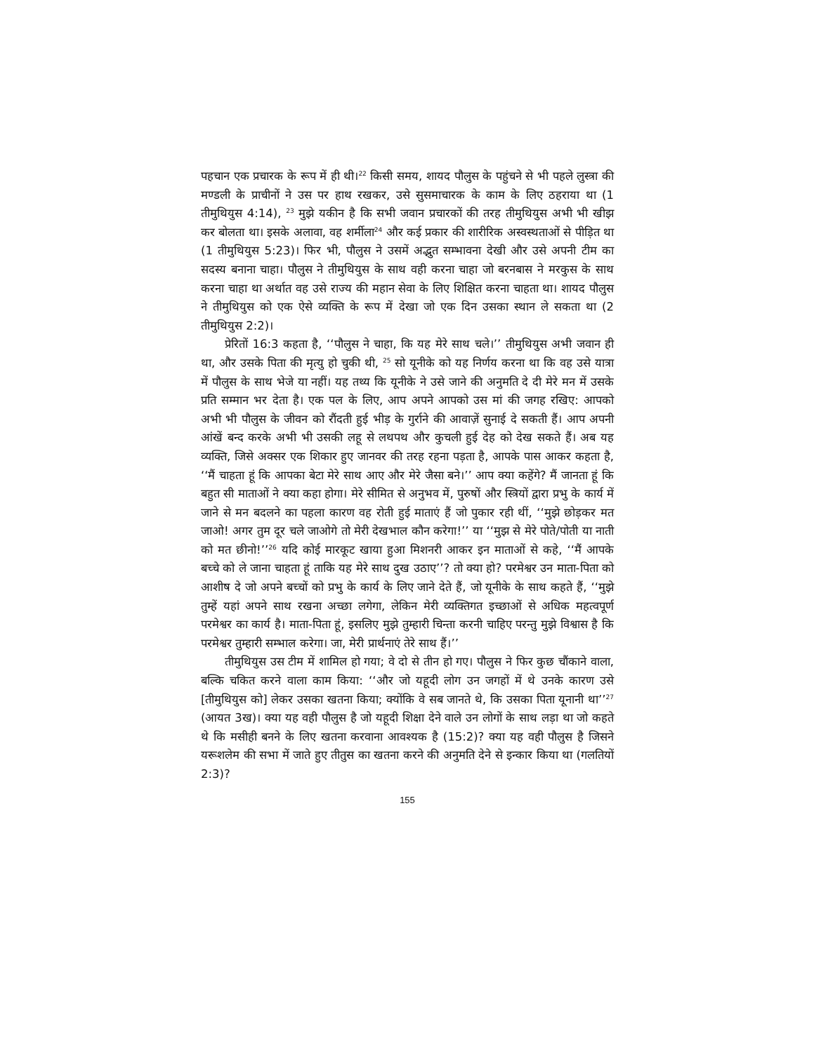पहचान एक प्रचारक के रूप में ही थी।<sup>22</sup> किसी समय, शायद पौलुस के पहुंचने से भी पहले लुस्त्रा की मण्डली के प्राचीनों ने उस पर हाथ रखकर, उसे सुसमाचारक के काम के लिए ठहराया था (1 तीमुथियुस 4:14), <sup>23</sup> मुझे यकीन है कि सभी जवान प्रचारकों की तरह तीमुथियुस अभी भी खीझ कर बोलता था। इसके अलावा, वह शर्मीला<sup>24</sup> और कई प्रकार की शारीरिक अस्वस्थताओं से पीड़ित था (1 तीमुथियुस 5:23)। फिर भी, पौलुस ने उसमें अद्भुत सम्भावना देखी और उसे अपनी टीम का सदस्य बनाना चाहा। पौलुस ने तीमुथियुस के साथ वही करना चाहा जो बरनबास ने मरकुस के साथ करना चाहा था अर्थात वह उसे राज्य की महान सेवा के लिए शिक्षित करना चाहता था। शायद पौलुस ने तीमुथियुस को एक ऐसे व्यक्ति के रूप में देखा जो एक दिन उसका स्थान ले सकता था (2 तीमुथियुस 2:2)।
प्रेरितों 16:3 कहता है, ‘‘पौलुस ने चाहा, कि यह मेरे साथ चले।’’ तीमुथियुस अभी जवान ही था, और उसके पिता की मृत्यु हो चुकी थी, <sup>25</sup> सो यूनीके को यह निर्णय करना था कि वह उसे यात्रा में पौलुस के साथ भेजे या नहीं। यह तथ्य कि यूनीके ने उसे जाने की अनुमति दे दी मेरे मन में उसके प्रति सम्मान भर देता है। एक पल के लिए, आप अपने आपको उस मां की जगह रखिए: आपको अभी भी पौलुस के जीवन को रौंदती हुई भीड़ के गुर्राने की आवाज़ें सुनाई दे सकती हैं। आप अपनी आंखें बन्द करके अभी भी उसकी लहू से लथपथ और कुचली हुई देह को देख सकते हैं। अब यह व्यक्ति, जिसे अक्सर एक शिकार हुए जानवर की तरह रहना पड़ता है, आपके पास आकर कहता है, ‘‘मैं चाहता हूं कि आपका बेटा मेरे साथ आए और मेरे जैसा बने।’’ आप क्या कहेंगे? मैं जानता हूं कि बहुत सी माताओं ने क्या कहा होगा। मेरे सीमित से अनुभव में, पुरुषों और स्त्रियों द्वारा प्रभु के कार्य में जाने से मन बदलने का पहला कारण वह रोती हुई माताएं हैं जो पुकार रही थीं, ‘‘मुझे छोड़कर मत जाओ! अगर तुम दूर चले जाओगे तो मेरी देखभाल कौन करेगा!’’ या ‘‘मुझ से मेरे पोते/पोती या नाती को मत छीनो!’’<sup>26</sup> यदि कोई मारकूट खाया हुआ मिशनरी आकर इन माताओं से कहे, ‘‘मैं आपके बच्चे को ले जाना चाहता हूं ताकि यह मेरे साथ दुख उठाए’’? तो क्या हो? परमेश्वर उन माता-पिता को आशीष दे जो अपने बच्चों को प्रभु के कार्य के लिए जाने देते हैं, जो यूनीके के साथ कहते हैं, ‘‘मुझे तुम्हें यहां अपने साथ रखना अच्छा लगेगा, लेकिन मेरी व्यक्तिगत इच्छाओं से अधिक महत्वपूर्ण परमेश्वर का कार्य है। माता-पिता हूं, इसलिए मुझे तुम्हारी चिन्ता करनी चाहिए परन्तु मुझे विश्वास है कि परमेश्वर तुम्हारी सम्भाल करेगा। जा, मेरी प्रार्थनाएं तेरे साथ हैं।’’
तीमुथियुस उस टीम में शामिल हो गया; वे दो से तीन हो गए। पौलुस ने फिर कुछ चौंकाने वाला, बल्कि चकित करने वाला काम किया: ‘‘और जो यहूदी लोग उन जगहों में थे उनके कारण उसे [तीमुथियुस को] लेकर उसका खतना किया; क्योंकि वे सब जानते थे, कि उसका पिता यूनानी था’’<sup>27</sup> (आयत 3ख)। क्या यह वही पौलुस है जो यहूदी शिक्षा देने वाले उन लोगों के साथ लड़ा था जो कहते थे कि मसीही बनने के लिए खतना करवाना आवश्यक है (15:2)? क्या यह वही पौलुस है जिसने यरूशलेम की सभा में जाते हुए तीतुस का खतना करने की अनुमति देने से इन्कार किया था (गलतियों 2:3)?
155